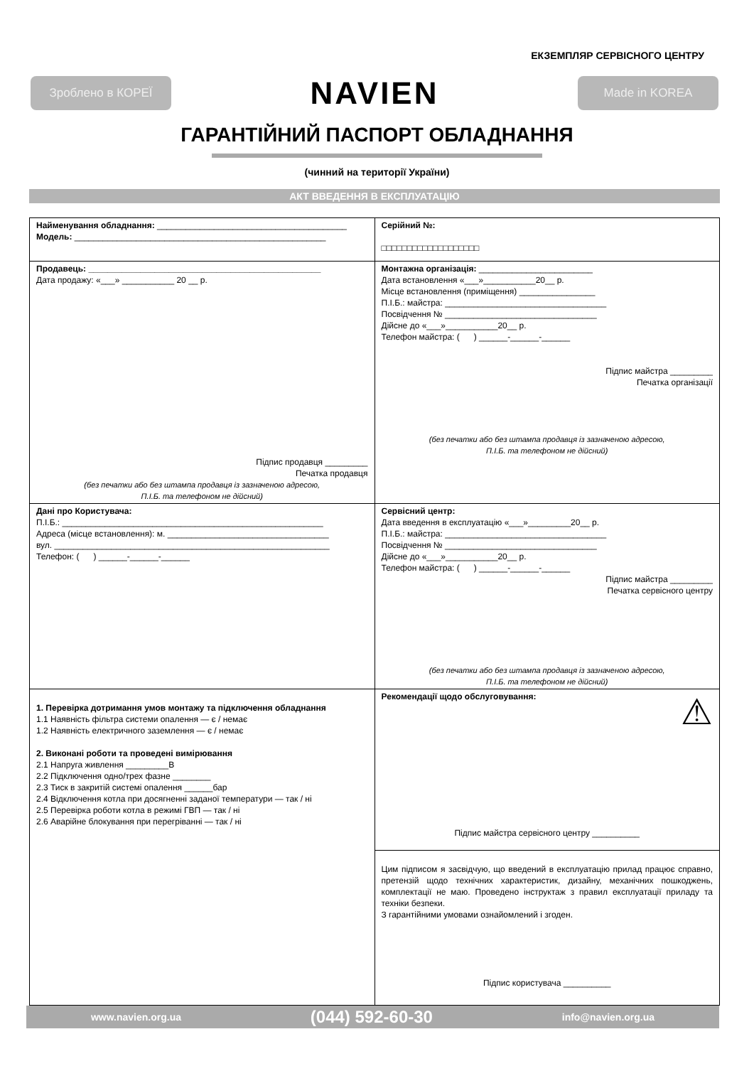ЕКЗЕМПЛЯР СЕРВІСНОГО ЦЕНТРУ
Зроблено в КОРЕЇ
NAVIEN
Made in KOREA
ГАРАНТІЙНИЙ ПАСПОРТ ОБЛАДНАННЯ
(чинний на території України)
АКТ ВВЕДЕННЯ В ЕКСПЛУАТАЦІЮ
| Найменування обладнання: ________________________________________ Модель: _____________________________________________________ | Серійний №: □□□□□□□□□□□□□□□□□□□ |
| Продавець: _________________________________________________ Дата продажу: «___» ___________ 20 __ р. Підпис продавця _________ Печатка продавця (без печатки або без штампа продавця із зазначеною адресою, П.І.Б. та телефоном не дійсний) | Монтажна організація: ________________________ Дата встановлення «___»___________20__ р. Місце встановлення (приміщення) ________________ П.І.Б.: майстра: __________________________________ Посвідчення № ________________________________ Дійсне до «___»___________20__ р. Телефон майстра: ( ) ______-______-______ Підпис майстра _________ Печатка організації (без печатки або без штампа продавця із зазначеною адресою, П.І.Б. та телефоном не дійсний) |
| Дані про Користувача: П.І.Б.: _______________________________________________________ Адреса (місце встановлення): м. __________________________________ вул. __________________________________________________________ Телефон: ( ) ______-______-______ | Сервісний центр: Дата введення в експлуатацію «___»_________20__ р. П.І.Б.: майстра: __________________________________ Посвідчення № ________________________________ Дійсне до «___»___________20__ р. Телефон майстра: ( ) ______-______-______ Підпис майстра _________ Печатка сервісного центру (без печатки або без штампа продавця із зазначеною адресою, П.І.Б. та телефоном не дійсний) |
| 1. Перевірка дотримання умов монтажу та підключення обладнання 1.1 Наявність фільтра системи опалення — є / немає 1.2 Наявність електричного заземлення — є / немає 2. Виконані роботи та проведені вимірювання 2.1 Напруга живлення _________В 2.2 Підключення одно/трех фазне ________ 2.3 Тиск в закритій системі опалення ______бар 2.4 Відключення котла при досягненні заданої температури — так / ні 2.5 Перевірка роботи котла в режимі ГВП — так / ні 2.6 Аварійне блокування при перегріванні — так / ні | Рекомендації щодо обслуговування: ⚠ Підпис майстра сервісного центру __________ |
| | Цим підписом я засвідчую, що введений в експлуатацію прилад працює справно, претензій щодо технічних характеристик, дизайну, механічних пошкоджень, комплектації не маю. Проведено інструктаж з правил експлуатації приладу та техніки безпеки. З гарантійними умовами ознайомлений і згоден. Підпис користувача __________ |
www.navien.org.ua (044) 592-60-30 info@navien.org.ua